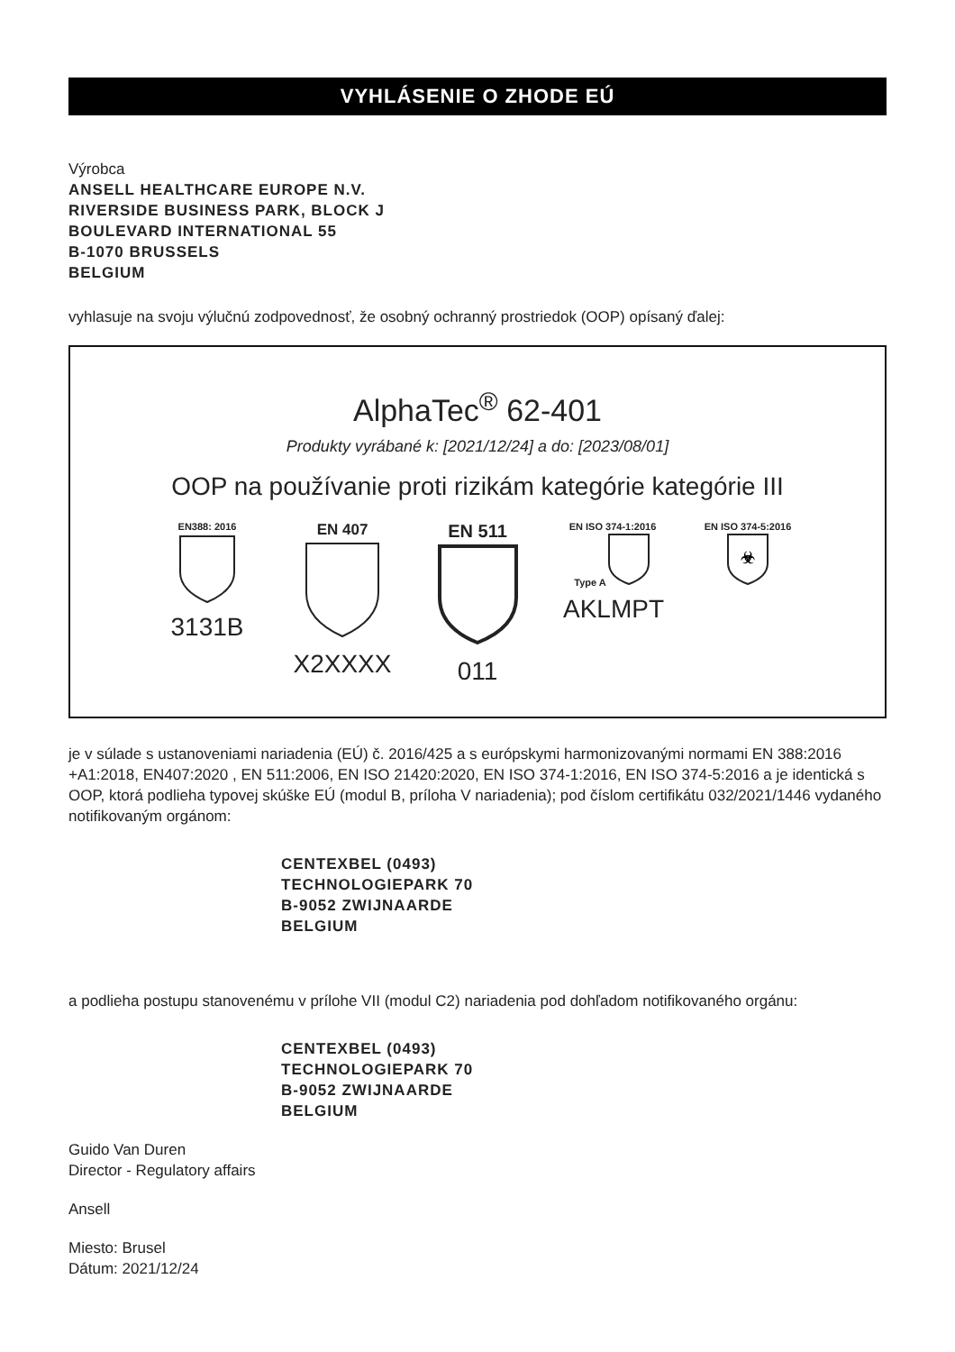VYHLÁSENIE O ZHODE EÚ
Výrobca
ANSELL HEALTHCARE EUROPE N.V.
RIVERSIDE BUSINESS PARK, BLOCK J
BOULEVARD INTERNATIONAL 55
B-1070 BRUSSELS
BELGIUM
vyhlasuje na svoju výlučnú zodpovednosť, že osobný ochranný prostriedok (OOP) opísaný ďalej:
AlphaTec<sup>®</sup> 62-401
Produkty vyrábané k: [2021/12/24] a do: [2023/08/01]
OOP na používanie proti rizikám kategórie kategórie III
EN388: 2016
3131B
EN 407
X2XXXX
EN 511
011
EN ISO 374-1:2016
Type A
AKLMPT
EN ISO 374-5:2016
☣
je v súlade s ustanoveniami nariadenia (EÚ) č. 2016/425 a s európskymi harmonizovanými normami EN 388:2016 +A1:2018, EN407:2020 , EN 511:2006, EN ISO 21420:2020, EN ISO 374-1:2016, EN ISO 374-5:2016 a je identická s OOP, ktorá podlieha typovej skúške EÚ (modul B, príloha V nariadenia); pod číslom certifikátu 032/2021/1446 vydaného notifikovaným orgánom:
CENTEXBEL (0493)
TECHNOLOGIEPARK 70
B-9052 ZWIJNAARDE
BELGIUM
a podlieha postupu stanovenému v prílohe VII (modul C2) nariadenia pod dohľadom notifikovaného orgánu:
CENTEXBEL (0493)
TECHNOLOGIEPARK 70
B-9052 ZWIJNAARDE
BELGIUM
Guido Van Duren
Director - Regulatory affairs
Ansell
Miesto: Brusel
Dátum: 2021/12/24